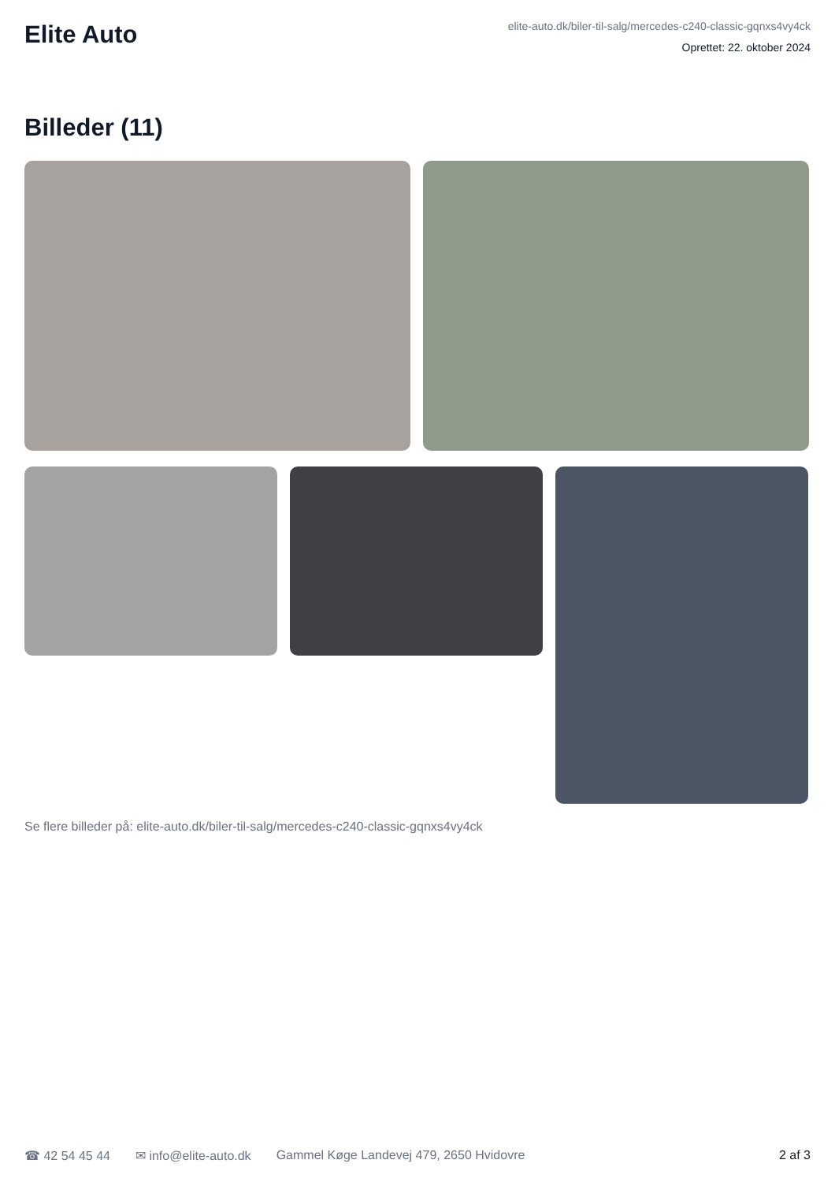Elite Auto
elite-auto.dk/biler-til-salg/mercedes-c240-classic-gqnxs4vy4ck
Oprettet: 22. oktober 2024
Billeder (11)
Se flere billeder på: elite-auto.dk/biler-til-salg/mercedes-c240-classic-gqnxs4vy4ck
☎ 42 54 45 44 ✉ info@elite-auto.dk Gammel Køge Landevej 479, 2650 Hvidovre 2 af 3